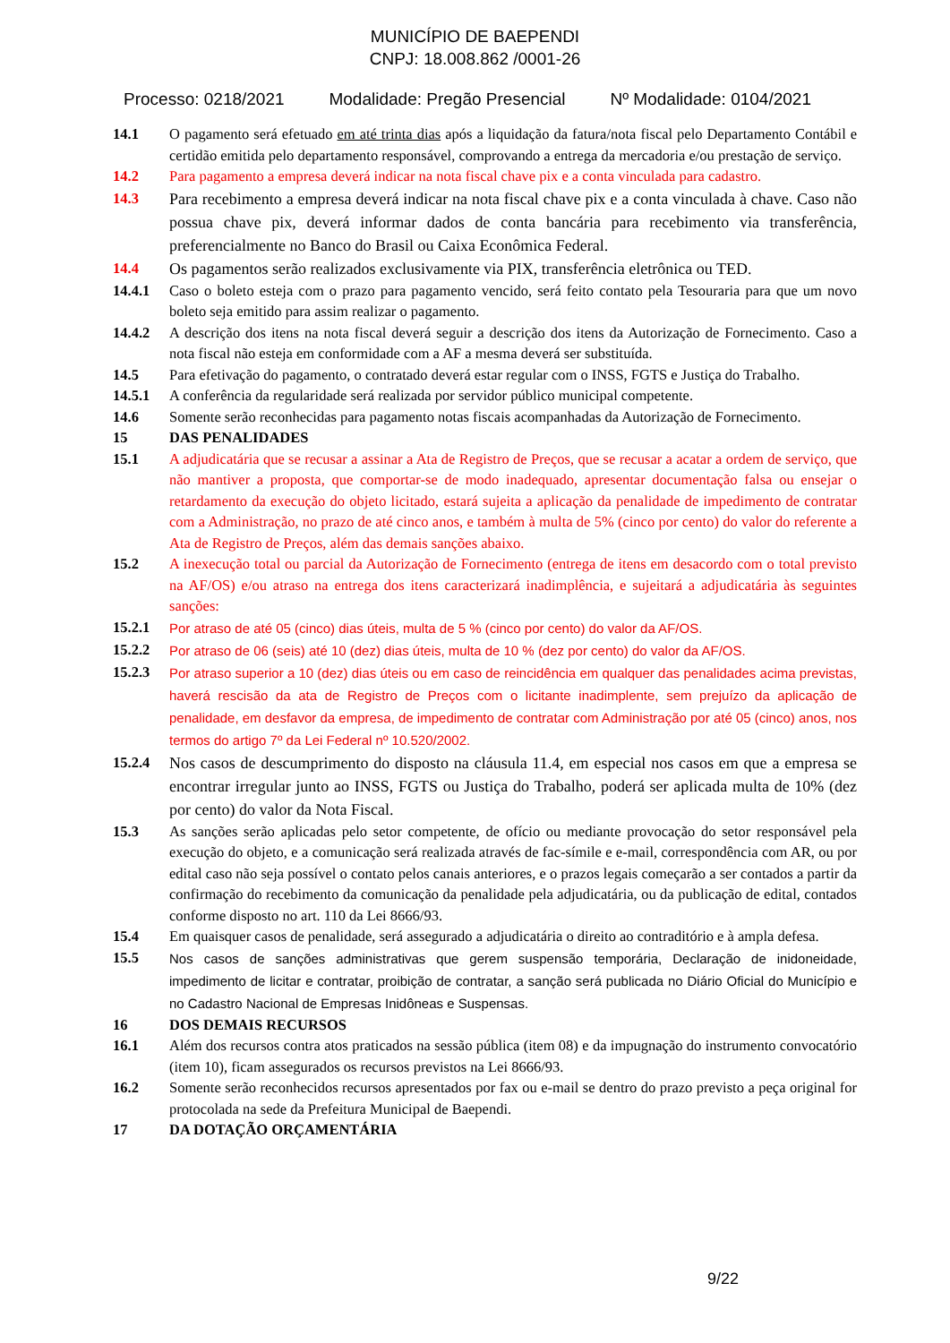MUNICÍPIO DE BAEPENDI
CNPJ: 18.008.862 /0001-26
Processo: 0218/2021 Modalidade: Pregão Presencial Nº Modalidade: 0104/2021
14.1 O pagamento será efetuado em até trinta dias após a liquidação da fatura/nota fiscal pelo Departamento Contábil e certidão emitida pelo departamento responsável, comprovando a entrega da mercadoria e/ou prestação de serviço.
14.2 Para pagamento a empresa deverá indicar na nota fiscal chave pix e a conta vinculada para cadastro.
14.3 Para recebimento a empresa deverá indicar na nota fiscal chave pix e a conta vinculada à chave. Caso não possua chave pix, deverá informar dados de conta bancária para recebimento via transferência, preferencialmente no Banco do Brasil ou Caixa Econômica Federal.
14.4 Os pagamentos serão realizados exclusivamente via PIX, transferência eletrônica ou TED.
14.4.1 Caso o boleto esteja com o prazo para pagamento vencido, será feito contato pela Tesouraria para que um novo boleto seja emitido para assim realizar o pagamento.
14.4.2 A descrição dos itens na nota fiscal deverá seguir a descrição dos itens da Autorização de Fornecimento. Caso a nota fiscal não esteja em conformidade com a AF a mesma deverá ser substituída.
14.5 Para efetivação do pagamento, o contratado deverá estar regular com o INSS, FGTS e Justiça do Trabalho.
14.5.1 A conferência da regularidade será realizada por servidor público municipal competente.
14.6 Somente serão reconhecidas para pagamento notas fiscais acompanhadas da Autorização de Fornecimento.
15 DAS PENALIDADES
15.1 A adjudicatária que se recusar a assinar a Ata de Registro de Preços, que se recusar a acatar a ordem de serviço, que não mantiver a proposta, que comportar-se de modo inadequado, apresentar documentação falsa ou ensejar o retardamento da execução do objeto licitado, estará sujeita a aplicação da penalidade de impedimento de contratar com a Administração, no prazo de até cinco anos, e também à multa de 5% (cinco por cento) do valor do referente a Ata de Registro de Preços, além das demais sanções abaixo.
15.2 A inexecução total ou parcial da Autorização de Fornecimento (entrega de itens em desacordo com o total previsto na AF/OS) e/ou atraso na entrega dos itens caracterizará inadimplência, e sujeitará a adjudicatária às seguintes sanções:
15.2.1
Por atraso de até 05 (cinco) dias úteis, multa de 5 % (cinco por cento) do valor da AF/OS.
15.2.2
Por atraso de 06 (seis) até 10 (dez) dias úteis, multa de 10 % (dez por cento) do valor da AF/OS.
15.2.3
Por atraso superior a 10 (dez) dias úteis ou em caso de reincidência em qualquer das penalidades acima previstas, haverá rescisão da ata de Registro de Preços com o licitante inadimplente, sem prejuízo da aplicação de penalidade, em desfavor da empresa, de impedimento de contratar com Administração por até 05 (cinco) anos, nos termos do artigo 7º da Lei Federal nº 10.520/2002.
15.2.4 Nos casos de descumprimento do disposto na cláusula 11.4, em especial nos casos em que a empresa se encontrar irregular junto ao INSS, FGTS ou Justiça do Trabalho, poderá ser aplicada multa de 10% (dez por cento) do valor da Nota Fiscal.
15.3 As sanções serão aplicadas pelo setor competente, de ofício ou mediante provocação do setor responsável pela execução do objeto, e a comunicação será realizada através de fac-símile e e-mail, correspondência com AR, ou por edital caso não seja possível o contato pelos canais anteriores, e o prazos legais começarão a ser contados a partir da confirmação do recebimento da comunicação da penalidade pela adjudicatária, ou da publicação de edital, contados conforme disposto no art. 110 da Lei 8666/93.
15.4 Em quaisquer casos de penalidade, será assegurado a adjudicatária o direito ao contraditório e à ampla defesa.
15.5
Nos casos de sanções administrativas que gerem suspensão temporária, Declaração de inidoneidade, impedimento de licitar e contratar, proibição de contratar, a sanção será publicada no Diário Oficial do Município e no Cadastro Nacional de Empresas Inidôneas e Suspensas.
16 DOS DEMAIS RECURSOS
16.1 Além dos recursos contra atos praticados na sessão pública (item 08) e da impugnação do instrumento convocatório (item 10), ficam assegurados os recursos previstos na Lei 8666/93.
16.2 Somente serão reconhecidos recursos apresentados por fax ou e-mail se dentro do prazo previsto a peça original for protocolada na sede da Prefeitura Municipal de Baependi.
17 DA DOTAÇÃO ORÇAMENTÁRIA
9/22